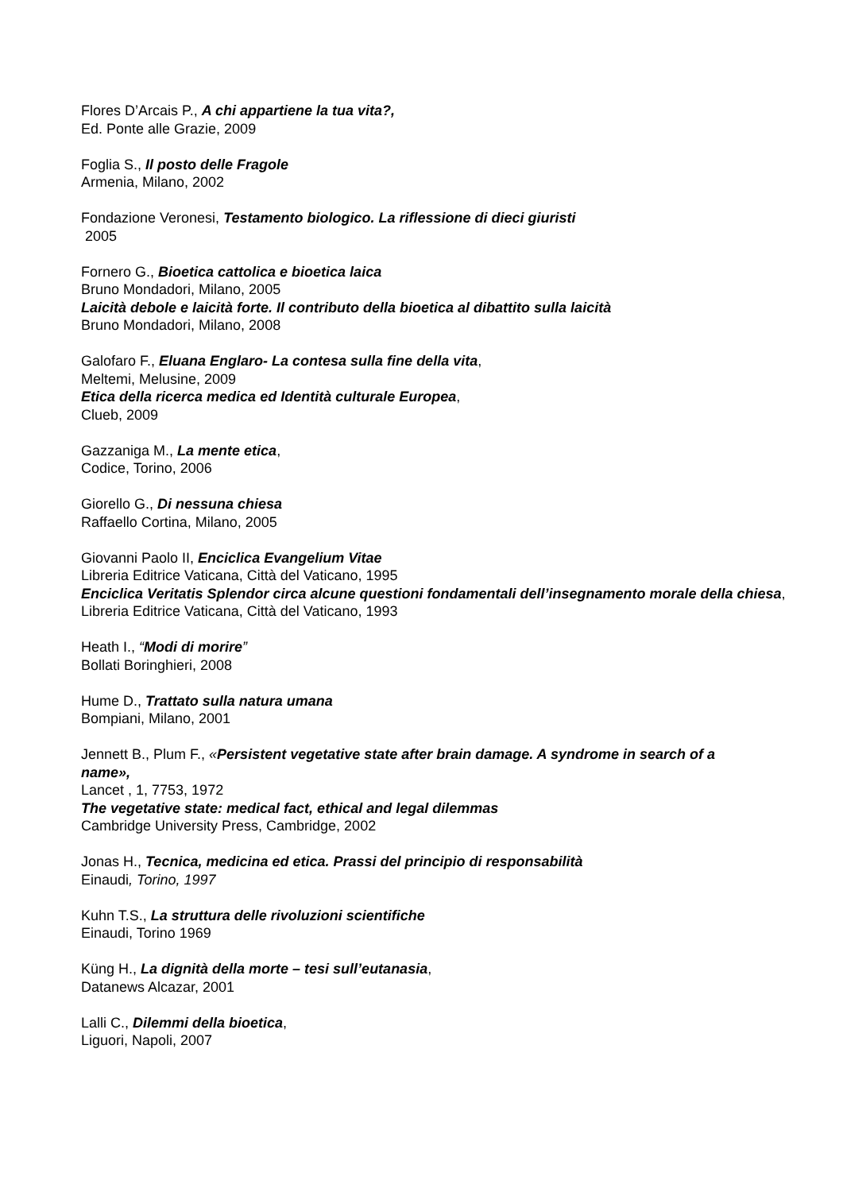Flores D’Arcais P., A chi appartiene la tua vita?,
Ed. Ponte alle Grazie, 2009
Foglia S., Il posto delle Fragole
Armenia, Milano, 2002
Fondazione Veronesi, Testamento biologico. La riflessione di dieci giuristi
2005
Fornero G., Bioetica cattolica e bioetica laica
Bruno Mondadori, Milano, 2005
Laicità debole e laicità forte. Il contributo della bioetica al dibattito sulla laicità
Bruno Mondadori, Milano, 2008
Galofaro F., Eluana Englaro- La contesa sulla fine della vita,
Meltemi, Melusine, 2009
Etica della ricerca medica ed Identità culturale Europea,
Clueb, 2009
Gazzaniga M., La mente etica,
Codice, Torino, 2006
Giorello G., Di nessuna chiesa
Raffaello Cortina, Milano, 2005
Giovanni Paolo II, Enciclica Evangelium Vitae
Libreria Editrice Vaticana, Città del Vaticano, 1995
Enciclica Veritatis Splendor circa alcune questioni fondamentali dell’insegnamento morale della chiesa,
Libreria Editrice Vaticana, Città del Vaticano, 1993
Heath I., “Modi di morire”
Bollati Boringhieri, 2008
Hume D., Trattato sulla natura umana
Bompiani, Milano, 2001
Jennett B., Plum F., «Persistent vegetative state after brain damage. A syndrome in search of a
name»,
Lancet , 1, 7753, 1972
The vegetative state: medical fact, ethical and legal dilemmas
Cambridge University Press, Cambridge, 2002
Jonas H., Tecnica, medicina ed etica. Prassi del principio di responsabilità
Einaudi, Torino, 1997
Kuhn T.S., La struttura delle rivoluzioni scientifiche
Einaudi, Torino 1969
Küng H., La dignità della morte – tesi sull’eutanasia,
Datanews Alcazar, 2001
Lalli C., Dilemmi della bioetica,
Liguori, Napoli, 2007